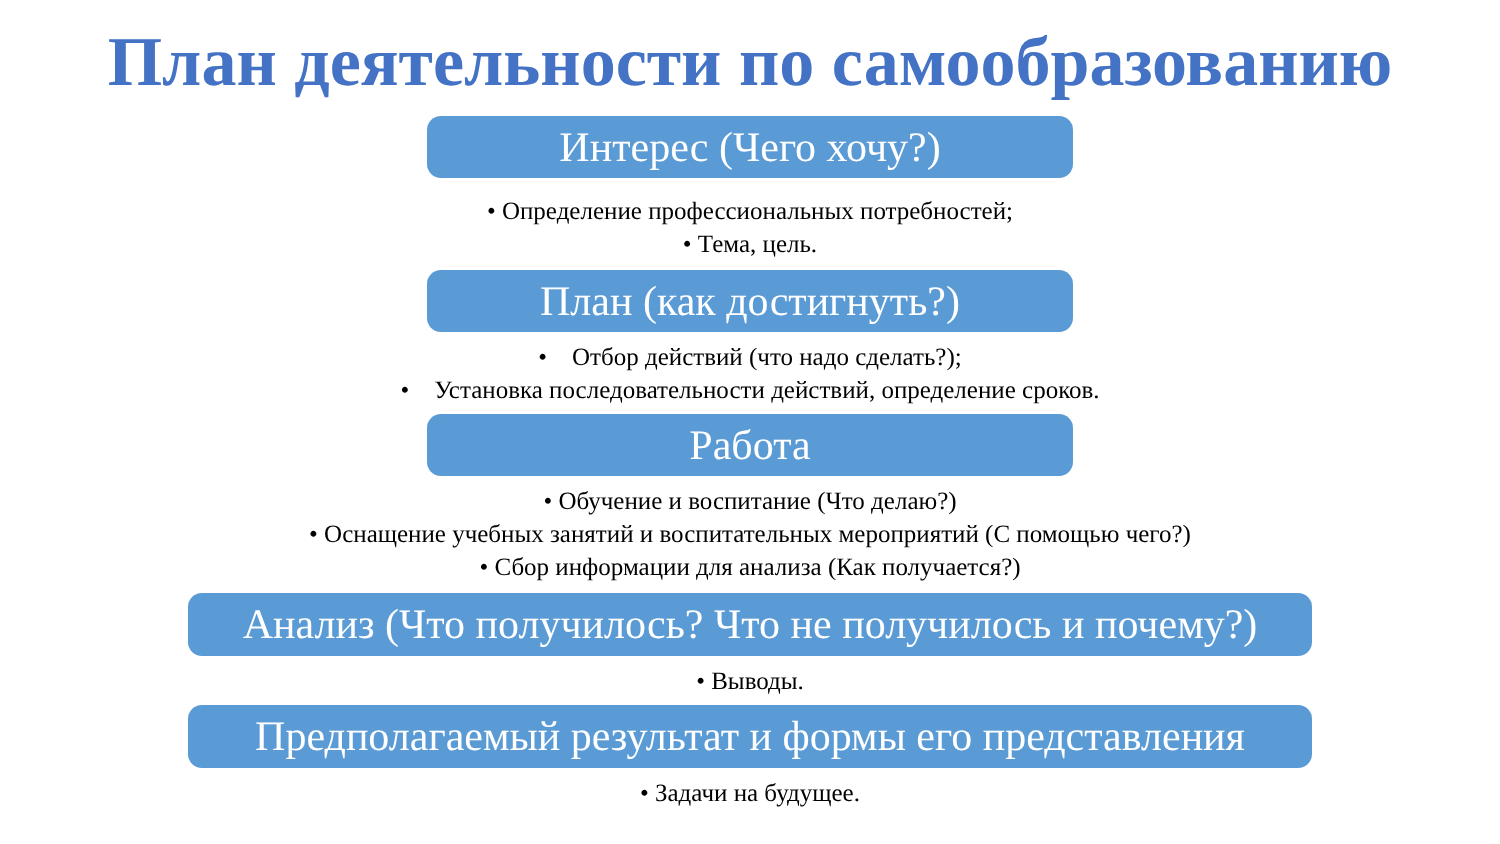План деятельности по самообразованию
Интерес (Чего хочу?)
• Определение профессиональных потребностей;
• Тема, цель.
План (как достигнуть?)
• Отбор действий (что надо сделать?);
• Установка последовательности действий, определение сроков.
Работа
• Обучение и воспитание (Что делаю?)
• Оснащение учебных занятий и воспитательных мероприятий (С помощью чего?)
• Сбор информации для анализа (Как получается?)
Анализ (Что получилось? Что не получилось и почему?)
• Выводы.
Предполагаемый результат и формы его представления
• Задачи на будущее.